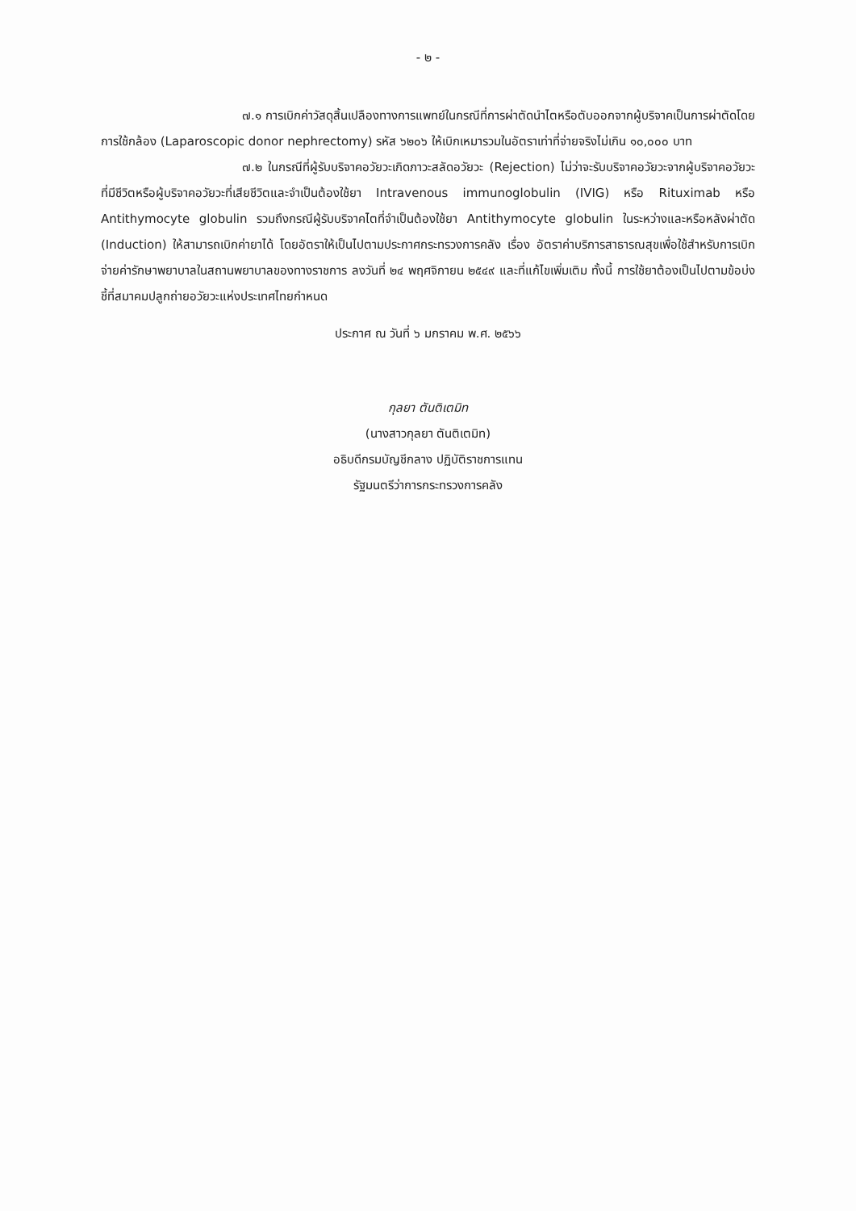- ๒ -
๗.๑ การเบิกค่าวัสดุสิ้นเปลืองทางการแพทย์ในกรณีที่การผ่าตัดนำไตหรือตับออกจากผู้บริจาคเป็นการผ่าตัดโดยการใช้กล้อง (Laparoscopic donor nephrectomy) รหัส ๖๒๐๖ ให้เบิกเหมารวมในอัตราเท่าที่จ่ายจริงไม่เกิน ๑๐,๐๐๐ บาท
๗.๒ ในกรณีที่ผู้รับบริจาคอวัยวะเกิดภาวะสลัดอวัยวะ (Rejection) ไม่ว่าจะรับบริจาคอวัยวะจากผู้บริจาคอวัยวะที่มีชีวิตหรือผู้บริจาคอวัยวะที่เสียชีวิตและจำเป็นต้องใช้ยา Intravenous immunoglobulin (IVIG) หรือ Rituximab หรือ Antithymocyte globulin รวมถึงกรณีผู้รับบริจาคไตที่จำเป็นต้องใช้ยา Antithymocyte globulin ในระหว่างและหรือหลังผ่าตัด (Induction) ให้สามารถเบิกค่ายาได้ โดยอัตราให้เป็นไปตามประกาศกระทรวงการคลัง เรื่อง อัตราค่าบริการสาธารณสุขเพื่อใช้สำหรับการเบิกจ่ายค่ารักษาพยาบาลในสถานพยาบาลของทางราชการ ลงวันที่ ๒๔ พฤศจิกายน ๒๕๔๙ และที่แก้ไขเพิ่มเติม ทั้งนี้ การใช้ยาต้องเป็นไปตามข้อบ่งชี้ที่สมาคมปลูกถ่ายอวัยวะแห่งประเทศไทยกำหนด
ประกาศ ณ วันที่ ๖ มกราคม พ.ศ. ๒๕๖๖
กุลยา ตันติเตมิท
(นางสาวกุลยา ตันติเตมิท)
อธิบดีกรมบัญชีกลาง ปฏิบัติราชการแทน
รัฐมนตรีว่าการกระทรวงการคลัง